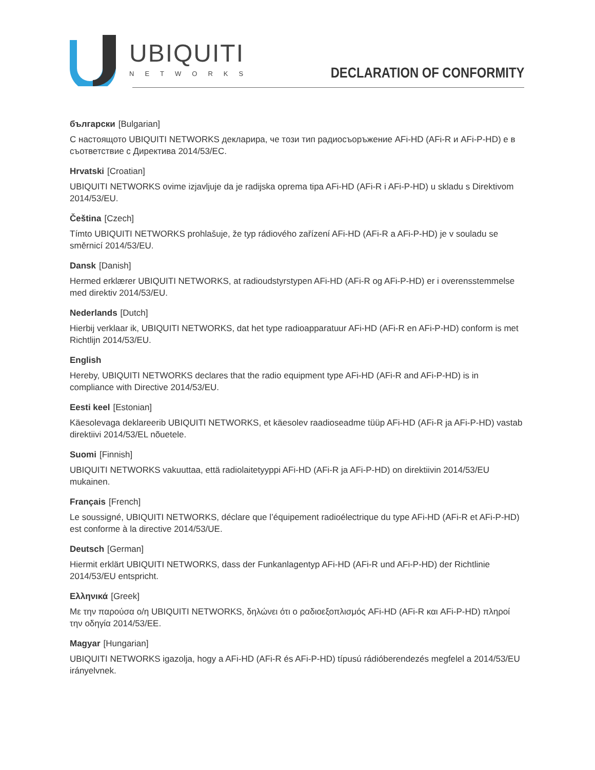UBIQUITI
NETWORKS
DECLARATION OF CONFORMITY
български [Bulgarian]
С настоящото UBIQUITI NETWORKS декларира, че този тип радиосъоръжение AFi-HD (AFi-R и AFi-P-HD) е в съответствие с Директива 2014/53/ЕС.
Hrvatski [Croatian]
UBIQUITI NETWORKS ovime izjavljuje da je radijska oprema tipa AFi-HD (AFi-R i AFi-P-HD) u skladu s Direktivom 2014/53/EU.
Čeština [Czech]
Tímto UBIQUITI NETWORKS prohlašuje, že typ rádiového zařízení AFi-HD (AFi-R a AFi-P-HD) je v souladu se směrnicí 2014/53/EU.
Dansk [Danish]
Hermed erklærer UBIQUITI NETWORKS, at radioudstyrstypen AFi-HD (AFi-R og AFi-P-HD) er i overensstemmelse med direktiv 2014/53/EU.
Nederlands [Dutch]
Hierbij verklaar ik, UBIQUITI NETWORKS, dat het type radioapparatuur AFi-HD (AFi-R en AFi-P-HD) conform is met Richtlijn 2014/53/EU.
English
Hereby, UBIQUITI NETWORKS declares that the radio equipment type AFi-HD (AFi-R and AFi-P-HD) is in compliance with Directive 2014/53/EU.
Eesti keel [Estonian]
Käesolevaga deklareerib UBIQUITI NETWORKS, et käesolev raadioseadme tüüp AFi-HD (AFi-R ja AFi-P-HD) vastab direktiivi 2014/53/EL nõuetele.
Suomi [Finnish]
UBIQUITI NETWORKS vakuuttaa, että radiolaitetyyppi AFi-HD (AFi-R ja AFi-P-HD) on direktiivin 2014/53/EU mukainen.
Français [French]
Le soussigné, UBIQUITI NETWORKS, déclare que l’équipement radioélectrique du type AFi-HD (AFi-R et AFi-P-HD) est conforme à la directive 2014/53/UE.
Deutsch [German]
Hiermit erklärt UBIQUITI NETWORKS, dass der Funkanlagentyp AFi-HD (AFi-R und AFi-P-HD) der Richtlinie 2014/53/EU entspricht.
Ελληνικά [Greek]
Με την παρούσα ο/η UBIQUITI NETWORKS, δηλώνει ότι ο ραδιοεξοπλισμός AFi-HD (AFi-R και AFi-P-HD) πληροί την οδηγία 2014/53/ΕΕ.
Magyar [Hungarian]
UBIQUITI NETWORKS igazolja, hogy a AFi-HD (AFi-R és AFi-P-HD) típusú rádióberendezés megfelel a 2014/53/EU irányelvnek.